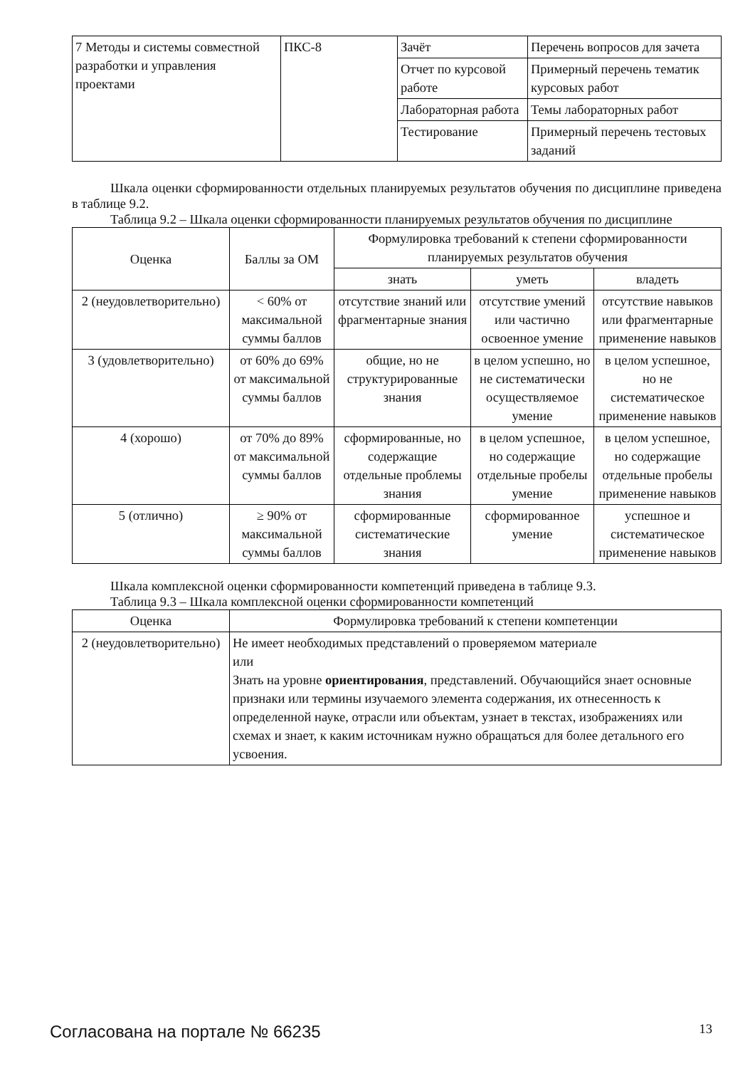| 7 Методы и системы совместной разработки и управления проектами | ПКС-8 | Зачёт | Перечень вопросов для зачета |
| | | Отчет по курсовой работе | Примерный перечень тематик курсовых работ |
| | | Лабораторная работа | Темы лабораторных работ |
| | | Тестирование | Примерный перечень тестовых заданий |
Шкала оценки сформированности отдельных планируемых результатов обучения по дисциплине приведена в таблице 9.2.
Таблица 9.2 – Шкала оценки сформированности планируемых результатов обучения по дисциплине
| Оценка | Баллы за ОМ | Формулировка требований к степени сформированности планируемых результатов обучения | | |
| --- | --- | --- | --- | --- |
| | | знать | уметь | владеть |
| 2 (неудовлетворительно) | < 60% от максимальной суммы баллов | отсутствие знаний или фрагментарные знания | отсутствие умений или частично освоенное умение | отсутствие навыков или фрагментарные применение навыков |
| 3 (удовлетворительно) | от 60% до 69% от максимальной суммы баллов | общие, но не структурированные знания | в целом успешно, но не систематически осуществляемое умение | в целом успешное, но не систематическое применение навыков |
| 4 (хорошо) | от 70% до 89% от максимальной суммы баллов | сформированные, но содержащие отдельные проблемы знания | в целом успешное, но содержащие отдельные пробелы умение | в целом успешное, но содержащие отдельные пробелы применение навыков |
| 5 (отлично) | ≥ 90% от максимальной суммы баллов | сформированные систематические знания | сформированное умение | успешное и систематическое применение навыков |
Шкала комплексной оценки сформированности компетенций приведена в таблице 9.3.
Таблица 9.3 – Шкала комплексной оценки сформированности компетенций
| Оценка | Формулировка требований к степени компетенции |
| --- | --- |
| 2 (неудовлетворительно) | Не имеет необходимых представлений о проверяемом материале или Знать на уровне ориентирования , представлений. Обучающийся знает основные признаки или термины изучаемого элемента содержания, их отнесенность к определенной науке, отрасли или объектам, узнает в текстах, изображениях или схемах и знает, к каким источникам нужно обращаться для более детального его усвоения. |
Согласована на портале № 66235 13